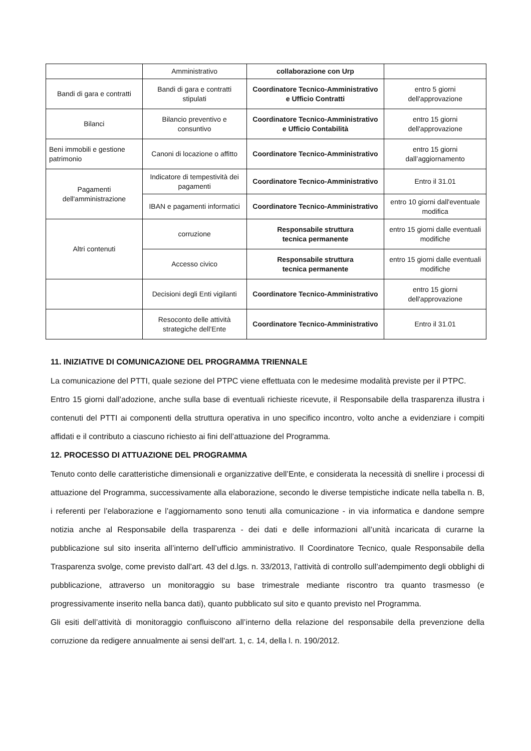| | Amministrativo | collaborazione con Urp | |
| Bandi di gara e contratti | Bandi di gara e contratti stipulati | Coordinatore Tecnico-Amministrativo e Ufficio Contratti | entro 5 giorni dell'approvazione |
| Bilanci | Bilancio preventivo e consuntivo | Coordinatore Tecnico-Amministrativo e Ufficio Contabilità | entro 15 giorni dell'approvazione |
| Beni immobili e gestione patrimonio | Canoni di locazione o affitto | Coordinatore Tecnico-Amministrativo | entro 15 giorni dall’aggiornamento |
| Pagamenti dell'amministrazione | Indicatore di tempestività dei pagamenti | Coordinatore Tecnico-Amministrativo | Entro il 31.01 |
| | IBAN e pagamenti informatici | Coordinatore Tecnico-Amministrativo | entro 10 giorni dall'eventuale modifica |
| Altri contenuti | corruzione | Responsabile struttura tecnica permanente | entro 15 giorni dalle eventuali modifiche |
| | Accesso civico | Responsabile struttura tecnica permanente | entro 15 giorni dalle eventuali modifiche |
| | Decisioni degli Enti vigilanti | Coordinatore Tecnico-Amministrativo | entro 15 giorni dell'approvazione |
| | Resoconto delle attività strategiche dell’Ente | Coordinatore Tecnico-Amministrativo | Entro il 31.01 |
11. INIZIATIVE DI COMUNICAZIONE DEL PROGRAMMA TRIENNALE
La comunicazione del PTTI, quale sezione del PTPC viene effettuata con le medesime modalità previste per il PTPC.
Entro 15 giorni dall’adozione, anche sulla base di eventuali richieste ricevute, il Responsabile della trasparenza illustra i contenuti del PTTI ai componenti della struttura operativa in uno specifico incontro, volto anche a evidenziare i compiti affidati e il contributo a ciascuno richiesto ai fini dell’attuazione del Programma.
12. PROCESSO DI ATTUAZIONE DEL PROGRAMMA
Tenuto conto delle caratteristiche dimensionali e organizzative dell’Ente, e considerata la necessità di snellire i processi di attuazione del Programma, successivamente alla elaborazione, secondo le diverse tempistiche indicate nella tabella n. B, i referenti per l’elaborazione e l’aggiornamento sono tenuti alla comunicazione - in via informatica e dandone sempre notizia anche al Responsabile della trasparenza - dei dati e delle informazioni all’unità incaricata di curarne la pubblicazione sul sito inserita all’interno dell’ufficio amministrativo. Il Coordinatore Tecnico, quale Responsabile della Trasparenza svolge, come previsto dall’art. 43 del d.lgs. n. 33/2013, l’attività di controllo sull’adempimento degli obblighi di pubblicazione, attraverso un monitoraggio su base trimestrale mediante riscontro tra quanto trasmesso (e progressivamente inserito nella banca dati), quanto pubblicato sul sito e quanto previsto nel Programma.
Gli esiti dell’attività di monitoraggio confluiscono all’interno della relazione del responsabile della prevenzione della corruzione da redigere annualmente ai sensi dell'art. 1, c. 14, della l. n. 190/2012.